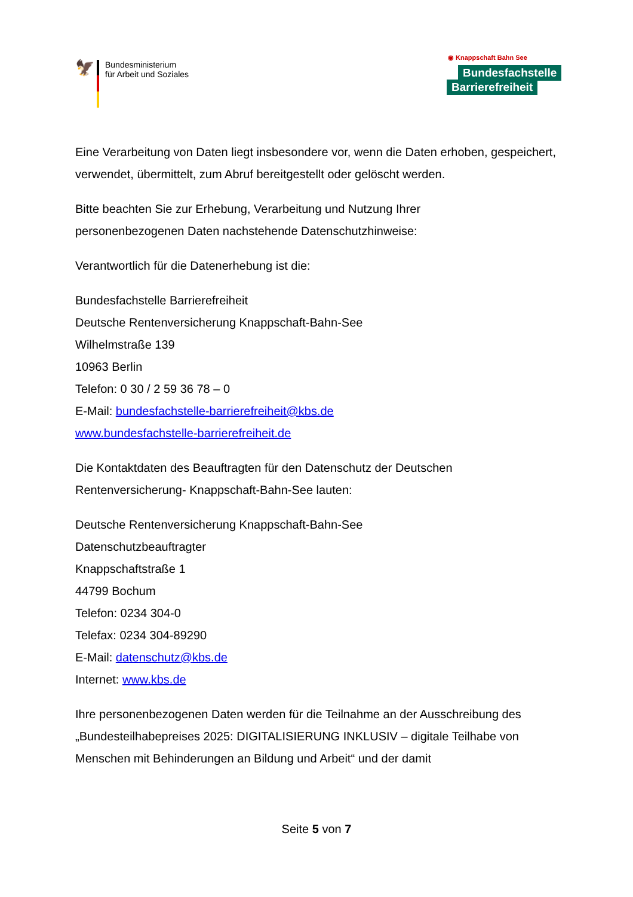🦅
Bundesministerium
für Arbeit und Soziales
◉ Knappschaft Bahn See
Bundesfachstelle
Barrierefreiheit
Eine Verarbeitung von Daten liegt insbesondere vor, wenn die Daten erhoben, gespeichert, verwendet, übermittelt, zum Abruf bereitgestellt oder gelöscht werden.
Bitte beachten Sie zur Erhebung, Verarbeitung und Nutzung Ihrer
personenbezogenen Daten nachstehende Datenschutzhinweise:
Verantwortlich für die Datenerhebung ist die:
Bundesfachstelle Barrierefreiheit
Deutsche Rentenversicherung Knappschaft-Bahn-See
Wilhelmstraße 139
10963 Berlin
Telefon: 0 30 / 2 59 36 78 – 0
E-Mail: bundesfachstelle-barrierefreiheit@kbs.de
www.bundesfachstelle-barrierefreiheit.de
Die Kontaktdaten des Beauftragten für den Datenschutz der Deutschen
Rentenversicherung- Knappschaft-Bahn-See lauten:
Deutsche Rentenversicherung Knappschaft-Bahn-See
Datenschutzbeauftragter
Knappschaftstraße 1
44799 Bochum
Telefon: 0234 304-0
Telefax: 0234 304-89290
E-Mail: datenschutz@kbs.de
Internet: www.kbs.de
Ihre personenbezogenen Daten werden für die Teilnahme an der Ausschreibung des „Bundesteilhabepreises 2025: DIGITALISIERUNG INKLUSIV – digitale Teilhabe von Menschen mit Behinderungen an Bildung und Arbeit“ und der damit
Seite 5 von 7